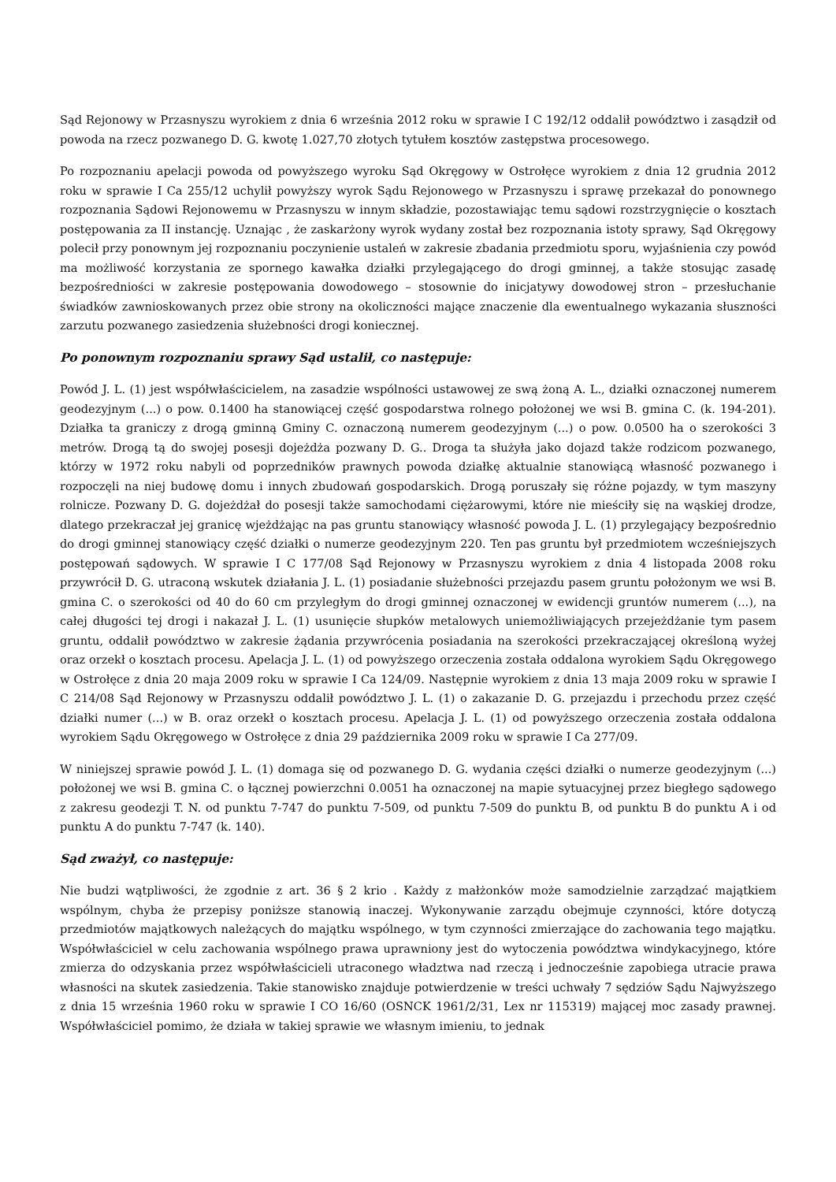Sąd Rejonowy w Przasnyszu wyrokiem z dnia 6 września 2012 roku w sprawie I C 192/12 oddalił powództwo i zasądził od powoda na rzecz pozwanego D. G. kwotę 1.027,70 złotych tytułem kosztów zastępstwa procesowego.
Po rozpoznaniu apelacji powoda od powyższego wyroku Sąd Okręgowy w Ostrołęce wyrokiem z dnia 12 grudnia 2012 roku w sprawie I Ca 255/12 uchylił powyższy wyrok Sądu Rejonowego w Przasnyszu i sprawę przekazał do ponownego rozpoznania Sądowi Rejonowemu w Przasnyszu w innym składzie, pozostawiając temu sądowi rozstrzygnięcie o kosztach postępowania za II instancję. Uznając , że zaskarżony wyrok wydany został bez rozpoznania istoty sprawy, Sąd Okręgowy polecił przy ponownym jej rozpoznaniu poczynienie ustaleń w zakresie zbadania przedmiotu sporu, wyjaśnienia czy powód ma możliwość korzystania ze spornego kawałka działki przylegającego do drogi gminnej, a także stosując zasadę bezpośredniości w zakresie postępowania dowodowego – stosownie do inicjatywy dowodowej stron – przesłuchanie świadków zawnioskowanych przez obie strony na okoliczności mające znaczenie dla ewentualnego wykazania słuszności zarzutu pozwanego zasiedzenia służebności drogi koniecznej.
Po ponownym rozpoznaniu sprawy Sąd ustalił, co następuje:
Powód J. L. (1) jest współwłaścicielem, na zasadzie wspólności ustawowej ze swą żoną A. L., działki oznaczonej numerem geodezyjnym (...) o pow. 0.1400 ha stanowiącej część gospodarstwa rolnego położonej we wsi B. gmina C. (k. 194-201). Działka ta graniczy z drogą gminną Gminy C. oznaczoną numerem geodezyjnym (...) o pow. 0.0500 ha o szerokości 3 metrów. Drogą tą do swojej posesji dojeżdża pozwany D. G.. Droga ta służyła jako dojazd także rodzicom pozwanego, którzy w 1972 roku nabyli od poprzedników prawnych powoda działkę aktualnie stanowiącą własność pozwanego i rozpoczęli na niej budowę domu i innych zbudowań gospodarskich. Drogą poruszały się różne pojazdy, w tym maszyny rolnicze. Pozwany D. G. dojeżdżał do posesji także samochodami ciężarowymi, które nie mieściły się na wąskiej drodze, dlatego przekraczał jej granicę wjeżdżając na pas gruntu stanowiący własność powoda J. L. (1) przylegający bezpośrednio do drogi gminnej stanowiący część działki o numerze geodezyjnym 220. Ten pas gruntu był przedmiotem wcześniejszych postępowań sądowych. W sprawie I C 177/08 Sąd Rejonowy w Przasnyszu wyrokiem z dnia 4 listopada 2008 roku przywrócił D. G. utraconą wskutek działania J. L. (1) posiadanie służebności przejazdu pasem gruntu położonym we wsi B. gmina C. o szerokości od 40 do 60 cm przyległym do drogi gminnej oznaczonej w ewidencji gruntów numerem (...), na całej długości tej drogi i nakazał J. L. (1) usunięcie słupków metalowych uniemożliwiających przejeżdżanie tym pasem gruntu, oddalił powództwo w zakresie żądania przywrócenia posiadania na szerokości przekraczającej określoną wyżej oraz orzekł o kosztach procesu. Apelacja J. L. (1) od powyższego orzeczenia została oddalona wyrokiem Sądu Okręgowego w Ostrołęce z dnia 20 maja 2009 roku w sprawie I Ca 124/09. Następnie wyrokiem z dnia 13 maja 2009 roku w sprawie I C 214/08 Sąd Rejonowy w Przasnyszu oddalił powództwo J. L. (1) o zakazanie D. G. przejazdu i przechodu przez część działki numer (...) w B. oraz orzekł o kosztach procesu. Apelacja J. L. (1) od powyższego orzeczenia została oddalona wyrokiem Sądu Okręgowego w Ostrołęce z dnia 29 października 2009 roku w sprawie I Ca 277/09.
W niniejszej sprawie powód J. L. (1) domaga się od pozwanego D. G. wydania części działki o numerze geodezyjnym (...) położonej we wsi B. gmina C. o łącznej powierzchni 0.0051 ha oznaczonej na mapie sytuacyjnej przez biegłego sądowego z zakresu geodezji T. N. od punktu 7-747 do punktu 7-509, od punktu 7-509 do punktu B, od punktu B do punktu A i od punktu A do punktu 7-747 (k. 140).
Sąd zważył, co następuje:
Nie budzi wątpliwości, że zgodnie z art. 36 § 2 krio . Każdy z małżonków może samodzielnie zarządzać majątkiem wspólnym, chyba że przepisy poniższe stanowią inaczej. Wykonywanie zarządu obejmuje czynności, które dotyczą przedmiotów majątkowych należących do majątku wspólnego, w tym czynności zmierzające do zachowania tego majątku. Współwłaściciel w celu zachowania wspólnego prawa uprawniony jest do wytoczenia powództwa windykacyjnego, które zmierza do odzyskania przez współwłaścicieli utraconego władztwa nad rzeczą i jednocześnie zapobiega utracie prawa własności na skutek zasiedzenia. Takie stanowisko znajduje potwierdzenie w treści uchwały 7 sędziów Sądu Najwyższego z dnia 15 września 1960 roku w sprawie I CO 16/60 (OSNCK 1961/2/31, Lex nr 115319) mającej moc zasady prawnej. Współwłaściciel pomimo, że działa w takiej sprawie we własnym imieniu, to jednak